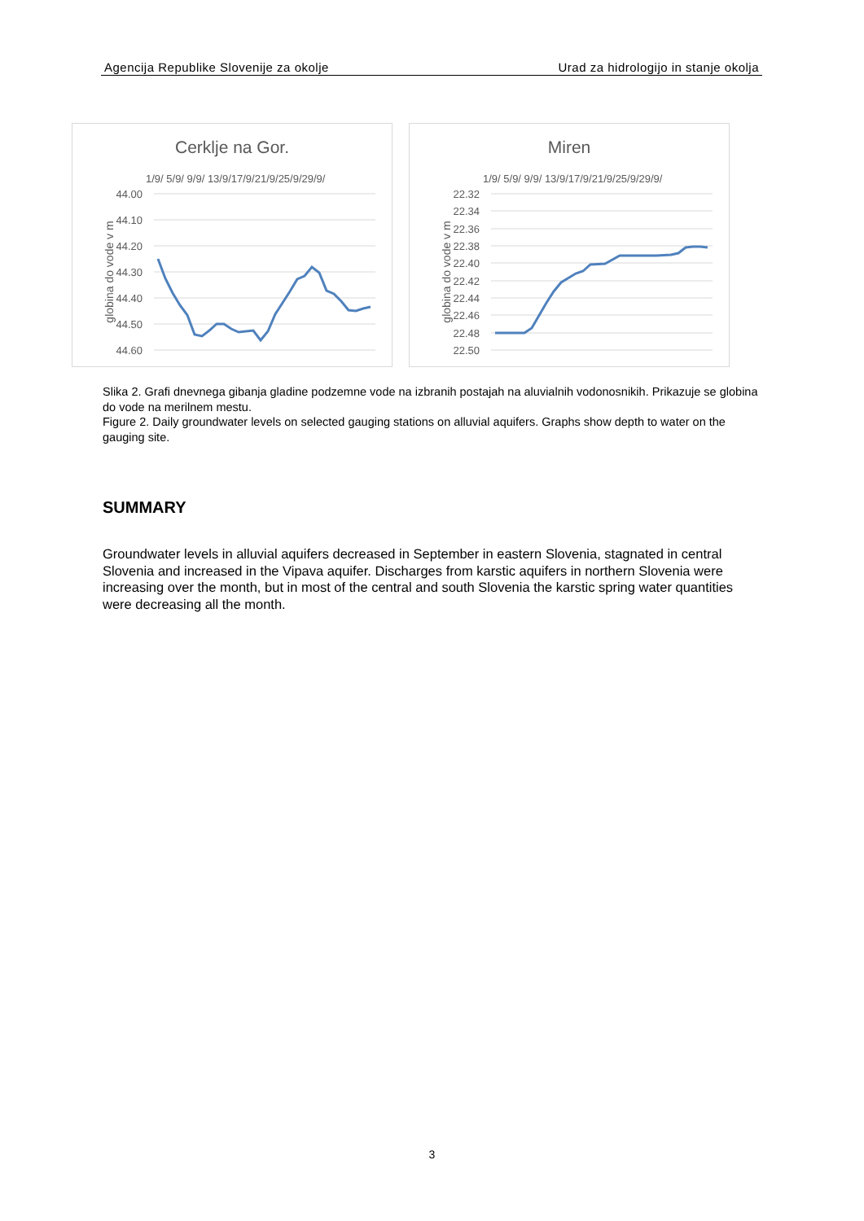Agencija Republike Slovenije za okolje Urad za hidrologijo in stanje okolja
Cerklje na Gor.
1/9/ 5/9/ 9/9/ 13/9/17/9/21/9/25/9/29/9/
44.00
44.10
44.20
44.30
44.40
44.50
44.60
globina do vode v m
Miren
1/9/ 5/9/ 9/9/ 13/9/17/9/21/9/25/9/29/9/
22.32
22.34
22.36
22.38
22.40
22.42
22.44
22.46
22.48
22.50
globina do vode v m
Slika 2. Grafi dnevnega gibanja gladine podzemne vode na izbranih postajah na aluvialnih vodonosnikih. Prikazuje se globina do vode na merilnem mestu.
Figure 2. Daily groundwater levels on selected gauging stations on alluvial aquifers. Graphs show depth to water on the gauging site.
SUMMARY
Groundwater levels in alluvial aquifers decreased in September in eastern Slovenia, stagnated in central Slovenia and increased in the Vipava aquifer. Discharges from karstic aquifers in northern Slovenia were increasing over the month, but in most of the central and south Slovenia the karstic spring water quantities were decreasing all the month.
3